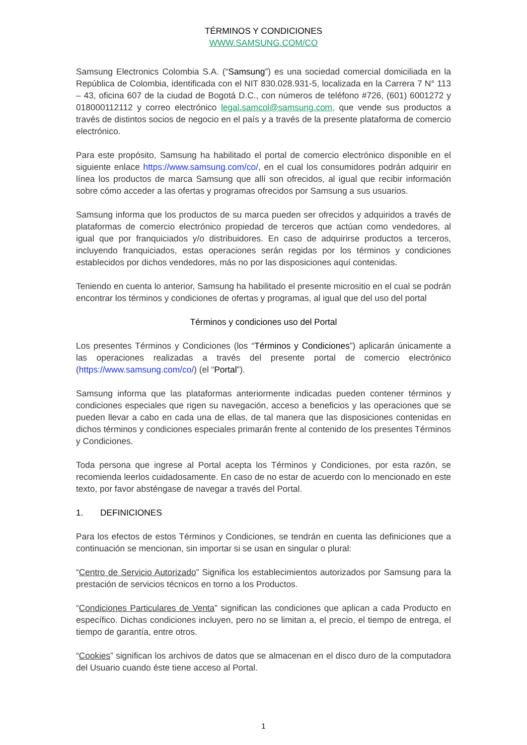TÉRMINOS Y CONDICIONES
WWW.SAMSUNG.COM/CO
Samsung Electronics Colombia S.A. (“Samsung”) es una sociedad comercial domiciliada en la República de Colombia, identificada con el NIT 830.028.931-5, localizada en la Carrera 7 N° 113 – 43, oficina 607 de la ciudad de Bogotá D.C., con números de teléfono #726, (601) 6001272 y 018000112112 y correo electrónico legal.samcol@samsung.com, que vende sus productos a través de distintos socios de negocio en el país y a través de la presente plataforma de comercio electrónico.
Para este propósito, Samsung ha habilitado el portal de comercio electrónico disponible en el siguiente enlace https://www.samsung.com/co/, en el cual los consumidores podrán adquirir en línea los productos de marca Samsung que allí son ofrecidos, al igual que recibir información sobre cómo acceder a las ofertas y programas ofrecidos por Samsung a sus usuarios.
Samsung informa que los productos de su marca pueden ser ofrecidos y adquiridos a través de plataformas de comercio electrónico propiedad de terceros que actúan como vendedores, al igual que por franquiciados y/o distribuidores. En caso de adquirirse productos a terceros, incluyendo franquiciados, estas operaciones serán regidas por los términos y condiciones establecidos por dichos vendedores, más no por las disposiciones aquí contenidas.
Teniendo en cuenta lo anterior, Samsung ha habilitado el presente micrositio en el cual se podrán encontrar los términos y condiciones de ofertas y programas, al igual que del uso del portal
Términos y condiciones uso del Portal
Los presentes Términos y Condiciones (los “Términos y Condiciones”) aplicarán únicamente a las operaciones realizadas a través del presente portal de comercio electrónico (https://www.samsung.com/co/) (el “Portal”).
Samsung informa que las plataformas anteriormente indicadas pueden contener términos y condiciones especiales que rigen su navegación, acceso a beneficios y las operaciones que se pueden llevar a cabo en cada una de ellas, de tal manera que las disposiciones contenidas en dichos términos y condiciones especiales primarán frente al contenido de los presentes Términos y Condiciones.
Toda persona que ingrese al Portal acepta los Términos y Condiciones, por esta razón, se recomienda leerlos cuidadosamente. En caso de no estar de acuerdo con lo mencionado en este texto, por favor absténgase de navegar a través del Portal.
1. DEFINICIONES
Para los efectos de estos Términos y Condiciones, se tendrán en cuenta las definiciones que a continuación se mencionan, sin importar si se usan en singular o plural:
“Centro de Servicio Autorizado” Significa los establecimientos autorizados por Samsung para la prestación de servicios técnicos en torno a los Productos.
“Condiciones Particulares de Venta” significan las condiciones que aplican a cada Producto en específico. Dichas condiciones incluyen, pero no se limitan a, el precio, el tiempo de entrega, el tiempo de garantía, entre otros.
“Cookies” significan los archivos de datos que se almacenan en el disco duro de la computadora del Usuario cuando éste tiene acceso al Portal.
1